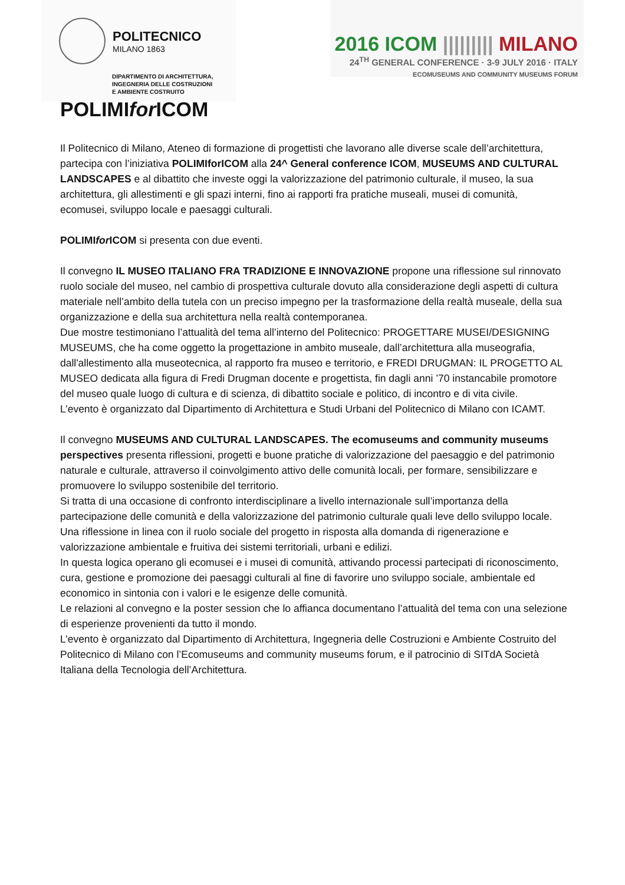POLITECNICO
MILANO 1863
DIPARTIMENTO DI ARCHITETTURA,
INGEGNERIA DELLE COSTRUZIONI
E AMBIENTE COSTRUITO
2016 ICOM ||||||||| MILANO
24<sup>TH</sup> GENERAL CONFERENCE · 3-9 JULY 2016 · ITALY
ECOMUSEUMS AND COMMUNITY MUSEUMS FORUM
POLIMIfor ICOM
Il Politecnico di Milano, Ateneo di formazione di progettisti che lavorano alle diverse scale dell’architettura, partecipa con l’iniziativa POLIMIforICOM alla 24^ General conference ICOM, MUSEUMS AND CULTURAL LANDSCAPES e al dibattito che investe oggi la valorizzazione del patrimonio culturale, il museo, la sua architettura, gli allestimenti e gli spazi interni, fino ai rapporti fra pratiche museali, musei di comunità, ecomusei, sviluppo locale e paesaggi culturali.
POLIMIfor ICOM si presenta con due eventi.
Il convegno IL MUSEO ITALIANO FRA TRADIZIONE E INNOVAZIONE propone una riflessione sul rinnovato ruolo sociale del museo, nel cambio di prospettiva culturale dovuto alla considerazione degli aspetti di cultura materiale nell’ambito della tutela con un preciso impegno per la trasformazione della realtà museale, della sua organizzazione e della sua architettura nella realtà contemporanea.
Due mostre testimoniano l’attualità del tema all’interno del Politecnico: PROGETTARE MUSEI/DESIGNING MUSEUMS, che ha come oggetto la progettazione in ambito museale, dall’architettura alla museografia, dall'allestimento alla museotecnica, al rapporto fra museo e territorio, e FREDI DRUGMAN: IL PROGETTO AL MUSEO dedicata alla figura di Fredi Drugman docente e progettista, fin dagli anni ’70 instancabile promotore del museo quale luogo di cultura e di scienza, di dibattito sociale e politico, di incontro e di vita civile.
L’evento è organizzato dal Dipartimento di Architettura e Studi Urbani del Politecnico di Milano con ICAMT.
Il convegno MUSEUMS AND CULTURAL LANDSCAPES. The ecomuseums and community museums perspectives presenta riflessioni, progetti e buone pratiche di valorizzazione del paesaggio e del patrimonio naturale e culturale, attraverso il coinvolgimento attivo delle comunità locali, per formare, sensibilizzare e promuovere lo sviluppo sostenibile del territorio.
Si tratta di una occasione di confronto interdisciplinare a livello internazionale sull’importanza della partecipazione delle comunità e della valorizzazione del patrimonio culturale quali leve dello sviluppo locale. Una riflessione in linea con il ruolo sociale del progetto in risposta alla domanda di rigenerazione e valorizzazione ambientale e fruitiva dei sistemi territoriali, urbani e edilizi.
In questa logica operano gli ecomusei e i musei di comunità, attivando processi partecipati di riconoscimento, cura, gestione e promozione dei paesaggi culturali al fine di favorire uno sviluppo sociale, ambientale ed economico in sintonia con i valori e le esigenze delle comunità.
Le relazioni al convegno e la poster session che lo affianca documentano l’attualità del tema con una selezione di esperienze provenienti da tutto il mondo.
L’evento è organizzato dal Dipartimento di Architettura, Ingegneria delle Costruzioni e Ambiente Costruito del Politecnico di Milano con l’Ecomuseums and community museums forum, e il patrocinio di SITdA Società Italiana della Tecnologia dell’Architettura.